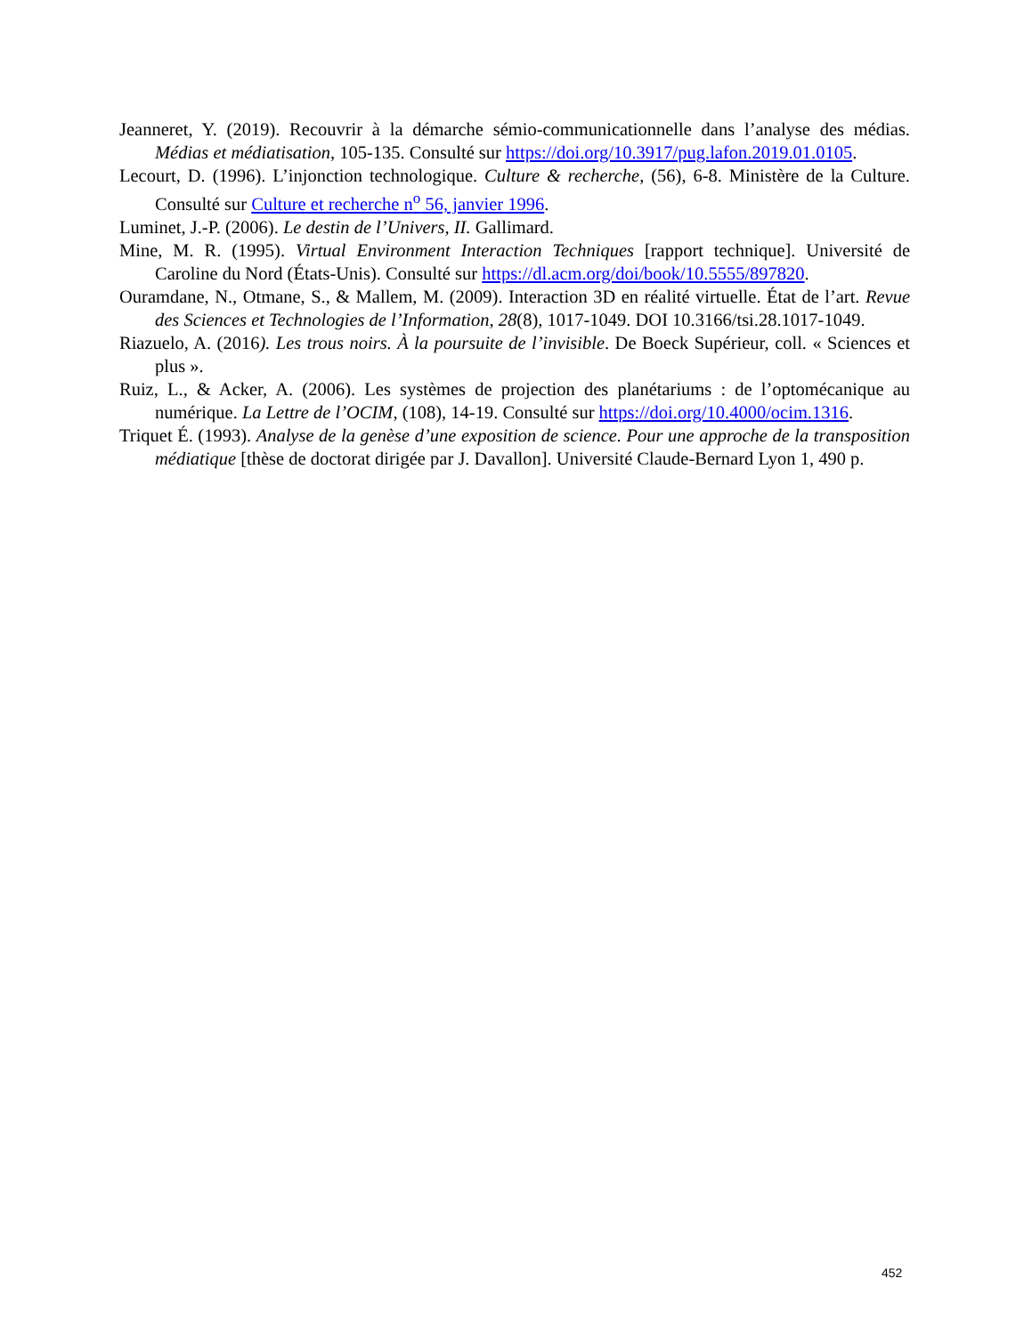Jeanneret, Y. (2019). Recouvrir à la démarche sémio-communicationnelle dans l’analyse des médias. Médias et médiatisation, 105-135. Consulté sur https://doi.org/10.3917/pug.lafon.2019.01.0105.
Lecourt, D. (1996). L’injonction technologique. Culture & recherche, (56), 6-8. Ministère de la Culture. Consulté sur Culture et recherche n<sup>o</sup> 56, janvier 1996.
Luminet, J.-P. (2006). Le destin de l’Univers, II. Gallimard.
Mine, M. R. (1995). Virtual Environment Interaction Techniques [rapport technique]. Université de Caroline du Nord (États-Unis). Consulté sur https://dl.acm.org/doi/book/10.5555/897820.
Ouramdane, N., Otmane, S., & Mallem, M. (2009). Interaction 3D en réalité virtuelle. État de l’art. Revue des Sciences et Technologies de l’Information, 28(8), 1017-1049. DOI 10.3166/tsi.28.1017-1049.
Riazuelo, A. (2016). Les trous noirs. À la poursuite de l’invisible. De Boeck Supérieur, coll. « Sciences et plus ».
Ruiz, L., & Acker, A. (2006). Les systèmes de projection des planétariums : de l’optomécanique au numérique. La Lettre de l’OCIM, (108), 14-19. Consulté sur https://doi.org/10.4000/ocim.1316.
Triquet É. (1993). Analyse de la genèse d’une exposition de science. Pour une approche de la transposition médiatique [thèse de doctorat dirigée par J. Davallon]. Université Claude-Bernard Lyon 1, 490 p.
452